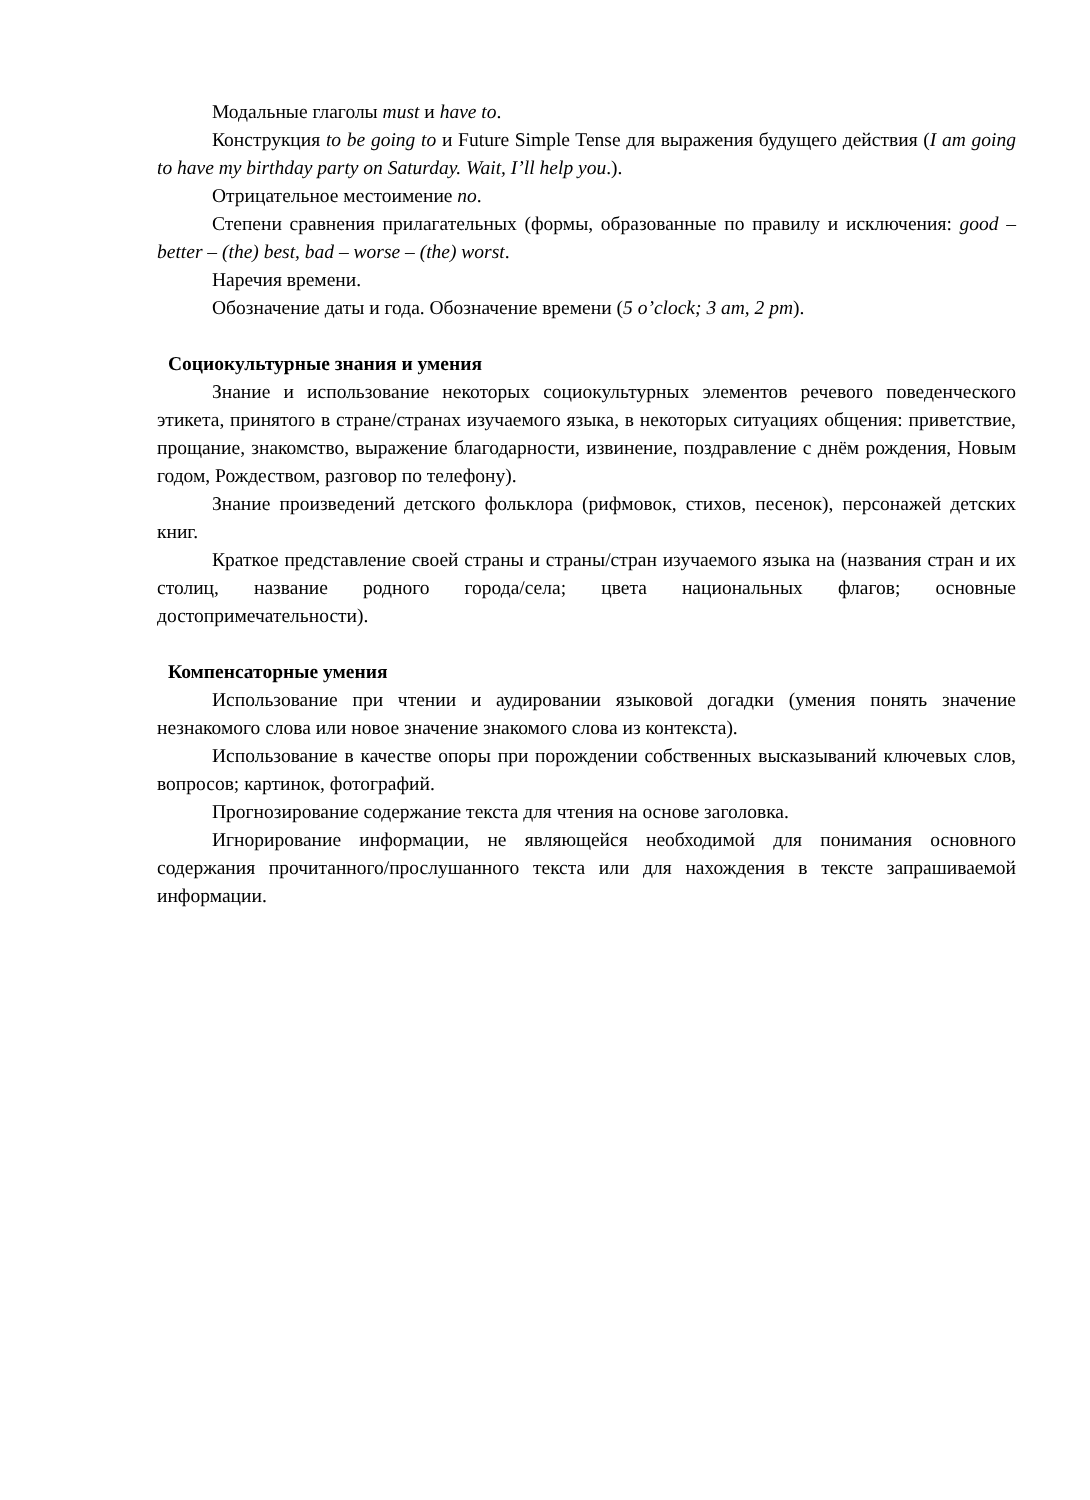Модальные глаголы must и have to.
Конструкция to be going to и Future Simple Tense для выражения будущего действия (I am going to have my birthday party on Saturday. Wait, I’ll help you.).
Отрицательное местоимение no.
Степени сравнения прилагательных (формы, образованные по правилу и исключения: good – better – (the) best, bad – worse – (the) worst.
Наречия времени.
Обозначение даты и года. Обозначение времени (5 o’clock; 3 am, 2 pm).
Социокультурные знания и умения
Знание и использование некоторых социокультурных элементов речевого поведенческого этикета, принятого в стране/странах изучаемого языка, в некоторых ситуациях общения: приветствие, прощание, знакомство, выражение благодарности, извинение, поздравление с днём рождения, Новым годом, Рождеством, разговор по телефону).
Знание произведений детского фольклора (рифмовок, стихов, песенок), персонажей детских книг.
Краткое представление своей страны и страны/стран изучаемого языка на (названия стран и их столиц, название родного города/села; цвета национальных флагов; основные достопримечательности).
Компенсаторные умения
Использование при чтении и аудировании языковой догадки (умения понять значение незнакомого слова или новое значение знакомого слова из контекста).
Использование в качестве опоры при порождении собственных высказываний ключевых слов, вопросов; картинок, фотографий.
Прогнозирование содержание текста для чтения на основе заголовка.
Игнорирование информации, не являющейся необходимой для понимания основного содержания прочитанного/прослушанного текста или для нахождения в тексте запрашиваемой информации.